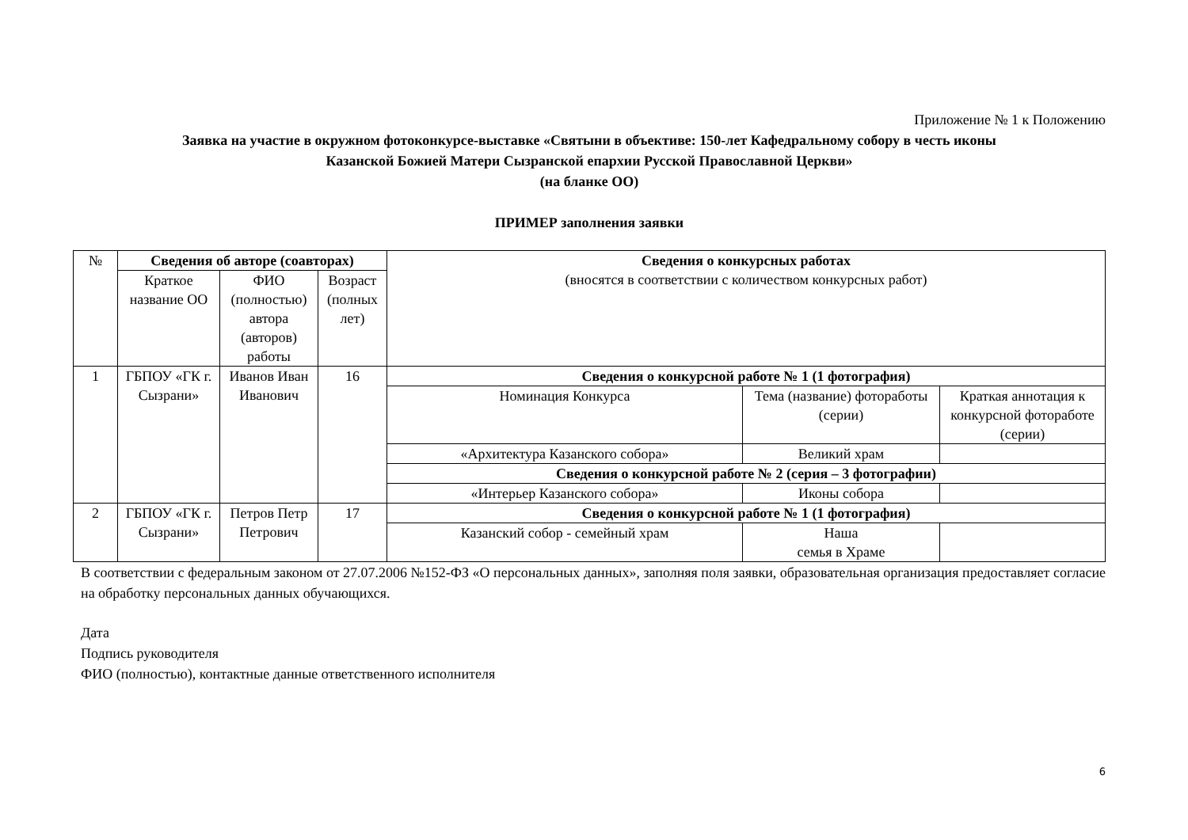Приложение № 1 к Положению
Заявка на участие в окружном фотоконкурсе-выставке «Святыни в объективе: 150-лет Кафедральному собору в честь иконы
Казанской Божией Матери Сызранской епархии Русской Православной Церкви»
(на бланке ОО)
ПРИМЕР заполнения заявки
| № | Сведения об авторе (соавторах) | | | Сведения о конкурсных работах (вносятся в соответствии с количеством конкурсных работ) | | |
| | Краткое название ОО | ФИО (полностью) автора (авторов) работы | Возраст (полных лет) | | | |
| 1 | ГБПОУ «ГК г. Сызрани» | Иванов Иван Иванович | 16 | Сведения о конкурсной работе № 1 (1 фотография) | | |
| | | | | Номинация Конкурса | Тема (название) фотоработы (серии) | Краткая аннотация к конкурсной фотоработе (серии) |
| | | | | «Архитектура Казанского собора» | Великий храм | |
| | | | | Сведения о конкурсной работе № 2 (серия – 3 фотографии) | | |
| | | | | «Интерьер Казанского собора» | Иконы собора | |
| 2 | ГБПОУ «ГК г. Сызрани» | Петров Петр Петрович | 17 | Сведения о конкурсной работе № 1 (1 фотография) | | |
| | | | | Казанский собор - семейный храм | Наша семья в Храме | |
В соответствии с федеральным законом от 27.07.2006 №152-ФЗ «О персональных данных», заполняя поля заявки, образовательная организация предоставляет согласие на обработку персональных данных обучающихся.
Дата
Подпись руководителя
ФИО (полностью), контактные данные ответственного исполнителя
6